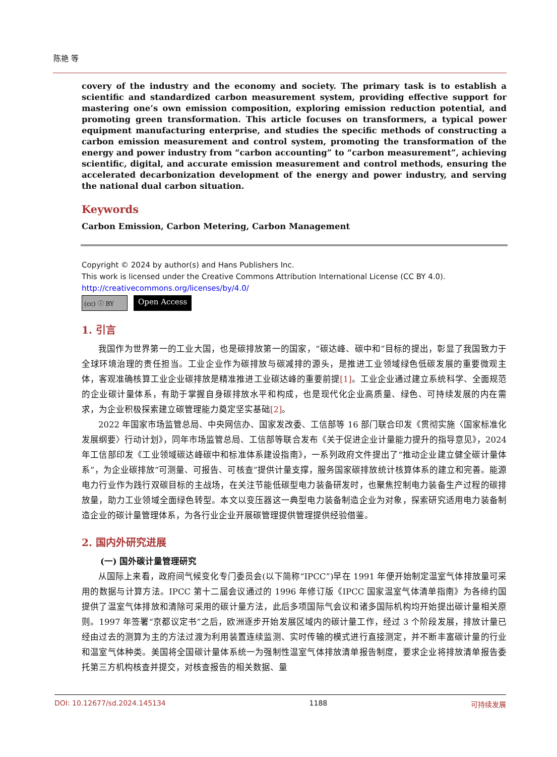陈艳 等
covery of the industry and the economy and society. The primary task is to establish a scientific and standardized carbon measurement system, providing effective support for mastering one’s own emission composition, exploring emission reduction potential, and promoting green transformation. This article focuses on transformers, a typical power equipment manufacturing enterprise, and studies the specific methods of constructing a carbon emission measurement and control system, promoting the transformation of the energy and power industry from “carbon accounting” to “carbon measurement”, achieving scientific, digital, and accurate emission measurement and control methods, ensuring the accelerated decarbonization development of the energy and power industry, and serving the national dual carbon situation.
Keywords
Carbon Emission, Carbon Metering, Carbon Management
Copyright © 2024 by author(s) and Hans Publishers Inc.
This work is licensed under the Creative Commons Attribution International License (CC BY 4.0).
http://creativecommons.org/licenses/by/4.0/
(cc) ⓘ BY
Open Access
1. 引言
我国作为世界第一的工业大国，也是碳排放第一的国家，“碳达峰、碳中和”目标的提出，彰显了我国致力于全球环境治理的责任担当。工业企业作为碳排放与碳减排的源头，是推进工业领域绿色低碳发展的重要微观主体，客观准确核算工业企业碳排放是精准推进工业碳达峰的重要前提[1]。工业企业通过建立系统科学、全面规范的企业碳计量体系，有助于掌握自身碳排放水平和构成，也是现代化企业高质量、绿色、可持续发展的内在需求，为企业积极探索建立碳管理能力奠定坚实基础[2]。
2022 年国家市场监管总局、中央网信办、国家发改委、工信部等 16 部门联合印发《贯彻实施〈国家标准化发展纲要〉行动计划》，同年市场监管总局、工信部等联合发布《关于促进企业计量能力提升的指导意见》，2024 年工信部印发《工业领域碳达峰碳中和标准体系建设指南》，一系列政府文件提出了“推动企业建立健全碳计量体系”，为企业碳排放“可测量、可报告、可核查”提供计量支撑，服务国家碳排放统计核算体系的建立和完善。能源电力行业作为践行双碳目标的主战场，在关注节能低碳型电力装备研发时，也聚焦控制电力装备生产过程的碳排放量，助力工业领域全面绿色转型。本文以变压器这一典型电力装备制造企业为对象，探索研究适用电力装备制造企业的碳计量管理体系，为各行业企业开展碳管理提供管理提供经验借鉴。
2. 国内外研究进展
(一) 国外碳计量管理研究
从国际上来看，政府间气候变化专门委员会(以下简称“IPCC”)早在 1991 年便开始制定温室气体排放量可采用的数据与计算方法。IPCC 第十二届会议通过的 1996 年修订版《IPCC 国家温室气体清单指南》为各缔约国提供了温室气体排放和清除可采用的碳计量方法，此后多项国际气会议和诸多国际机构均开始提出碳计量相关原则。1997 年签署“京都议定书”之后，欧洲逐步开始发展区域内的碳计量工作，经过 3 个阶段发展，排放计量已经由过去的测算为主的方法过渡为利用装置连续监测、实时传输的模式进行直接测定，并不断丰富碳计量的行业和温室气体种类。美国将全国碳计量体系统一为强制性温室气体排放清单报告制度，要求企业将排放清单报告委托第三方机构核查并提交，对核查报告的相关数据、量
DOI: 10.12677/sd.2024.145134 1188 可持续发展